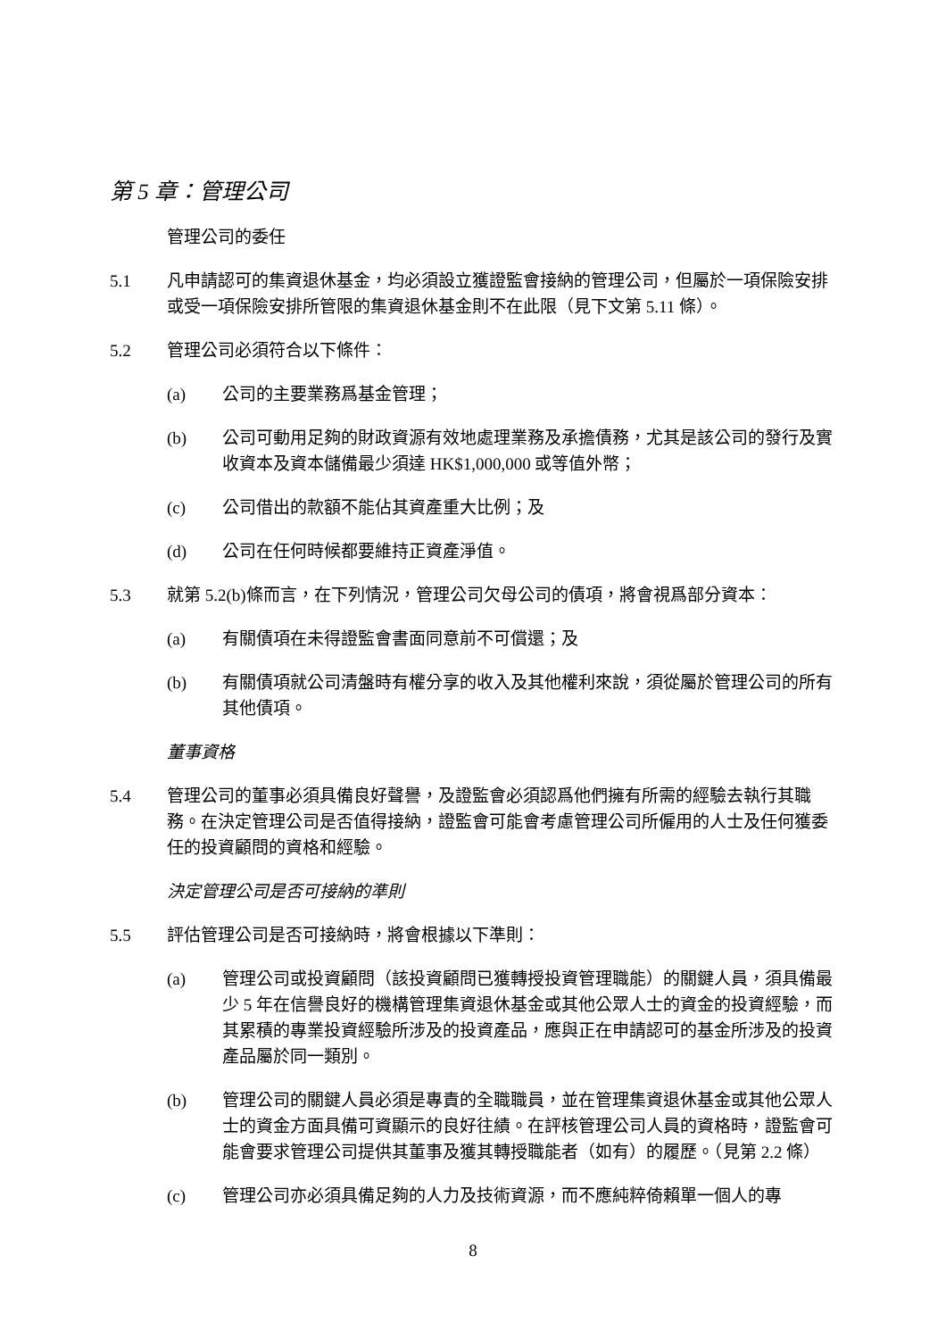第 5 章：管理公司
管理公司的委任
5.1 凡申請認可的集資退休基金，均必須設立獲證監會接納的管理公司，但屬於一項保險安排或受一項保險安排所管限的集資退休基金則不在此限（見下文第 5.11 條）。
5.2 管理公司必須符合以下條件：
(a) 公司的主要業務爲基金管理；
(b) 公司可動用足夠的財政資源有效地處理業務及承擔債務，尤其是該公司的發行及實收資本及資本儲備最少須達 HK$1,000,000 或等值外幣；
(c) 公司借出的款額不能佔其資產重大比例；及
(d) 公司在任何時候都要維持正資產淨值。
5.3 就第 5.2(b)條而言，在下列情況，管理公司欠母公司的債項，將會視爲部分資本：
(a) 有關債項在未得證監會書面同意前不可償還；及
(b) 有關債項就公司清盤時有權分享的收入及其他權利來說，須從屬於管理公司的所有其他債項。
董事資格
5.4 管理公司的董事必須具備良好聲譽，及證監會必須認爲他們擁有所需的經驗去執行其職務。在決定管理公司是否值得接納，證監會可能會考慮管理公司所僱用的人士及任何獲委任的投資顧問的資格和經驗。
決定管理公司是否可接納的準則
5.5 評估管理公司是否可接納時，將會根據以下準則：
(a) 管理公司或投資顧問（該投資顧問已獲轉授投資管理職能）的關鍵人員，須具備最少 5 年在信譽良好的機構管理集資退休基金或其他公眾人士的資金的投資經驗，而其累積的專業投資經驗所涉及的投資產品，應與正在申請認可的基金所涉及的投資產品屬於同一類別。
(b) 管理公司的關鍵人員必須是專責的全職職員，並在管理集資退休基金或其他公眾人士的資金方面具備可資顯示的良好往績。在評核管理公司人員的資格時，證監會可能會要求管理公司提供其董事及獲其轉授職能者（如有）的履歷。（見第 2.2 條）
(c) 管理公司亦必須具備足夠的人力及技術資源，而不應純粹倚賴單一個人的專
8